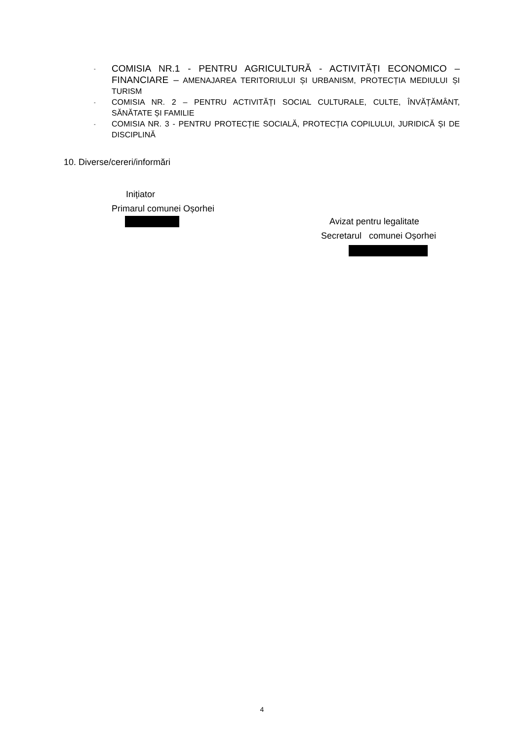- COMISIA NR.1 - PENTRU AGRICULTURĂ - ACTIVITĂȚI ECONOMICO – FINANCIARE – AMENAJAREA TERITORIULUI ȘI URBANISM, PROTECȚIA MEDIULUI ȘI TURISM
- COMISIA NR. 2 – PENTRU ACTIVITĂȚI SOCIAL CULTURALE, CULTE, ÎNVĂȚĂMÂNT, SĂNĂTATE ȘI FAMILIE
- COMISIA NR. 3 - PENTRU PROTECȚIE SOCIALĂ, PROTECȚIA COPILULUI, JURIDICĂ ȘI DE DISCIPLINĂ
10. Diverse/cereri/informări
Inițiator
Primarul comunei Oșorhei
Avizat pentru legalitate
Secretarul comunei Oșorhei
4